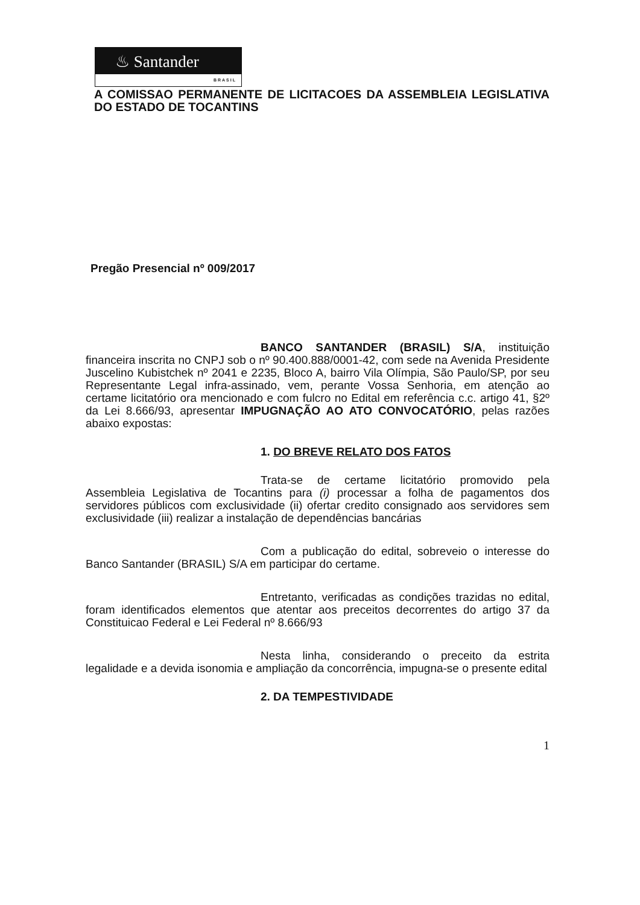♨ Santander
BRASIL
A COMISSAO PERMANENTE DE LICITACOES DA ASSEMBLEIA LEGISLATIVA DO ESTADO DE TOCANTINS
Pregão Presencial nº 009/2017
BANCO SANTANDER (BRASIL) S/A, instituição financeira inscrita no CNPJ sob o nº 90.400.888/0001-42, com sede na Avenida Presidente Juscelino Kubistchek nº 2041 e 2235, Bloco A, bairro Vila Olímpia, São Paulo/SP, por seu Representante Legal infra-assinado, vem, perante Vossa Senhoria, em atenção ao certame licitatório ora mencionado e com fulcro no Edital em referência c.c. artigo 41, §2º da Lei 8.666/93, apresentar IMPUGNAÇÃO AO ATO CONVOCATÓRIO, pelas razões abaixo expostas:
1. DO BREVE RELATO DOS FATOS
Trata-se de certame licitatório promovido pela Assembleia Legislativa de Tocantins para (i) processar a folha de pagamentos dos servidores públicos com exclusividade (ii) ofertar credito consignado aos servidores sem exclusividade (iii) realizar a instalação de dependências bancárias
Com a publicação do edital, sobreveio o interesse do Banco Santander (BRASIL) S/A em participar do certame.
Entretanto, verificadas as condições trazidas no edital, foram identificados elementos que atentar aos preceitos decorrentes do artigo 37 da Constituicao Federal e Lei Federal nº 8.666/93
Nesta linha, considerando o preceito da estrita legalidade e a devida isonomia e ampliação da concorrência, impugna-se o presente edital
2. DA TEMPESTIVIDADE
1